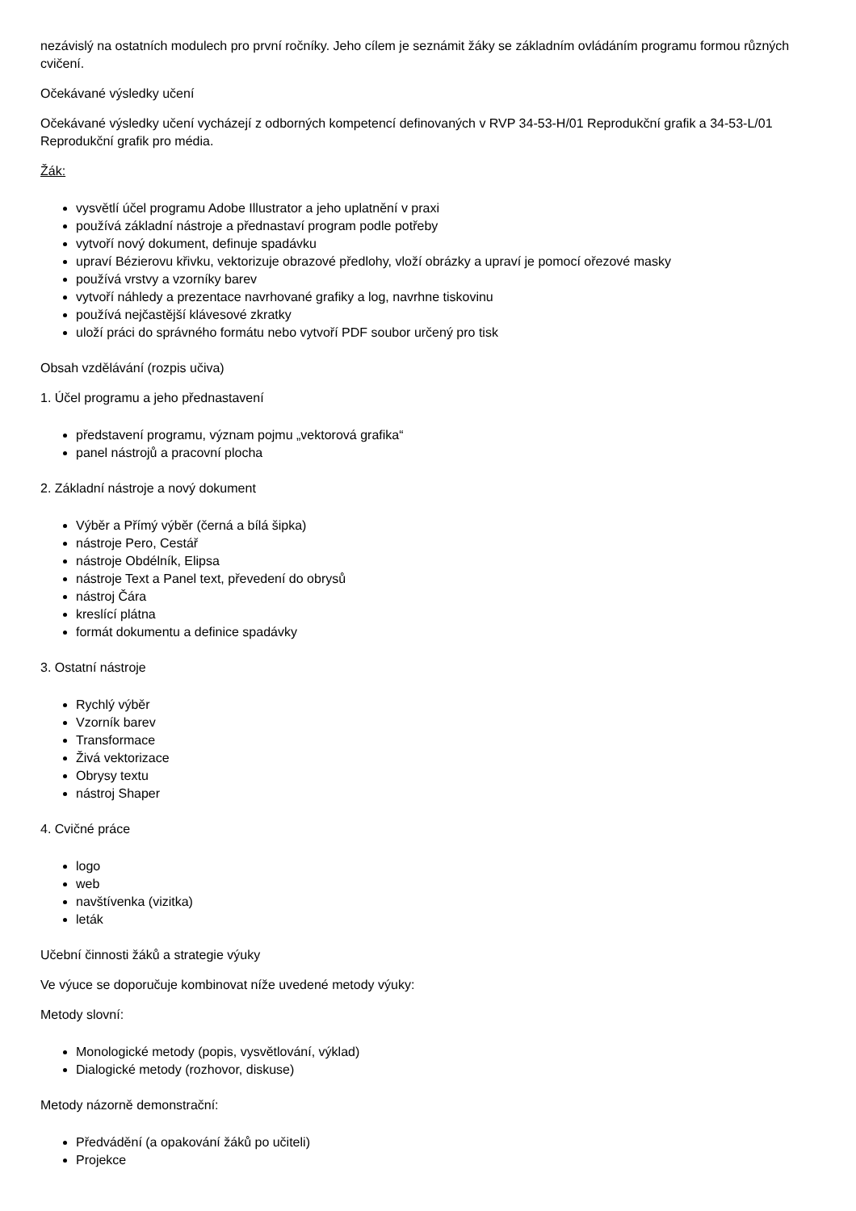nezávislý na ostatních modulech pro první ročníky. Jeho cílem je seznámit žáky se základním ovládáním programu formou různých cvičení.
Očekávané výsledky učení
Očekávané výsledky učení vycházejí z odborných kompetencí definovaných v RVP 34-53-H/01 Reprodukční grafik a 34-53-L/01 Reprodukční grafik pro média.
Žák:
vysvětlí účel programu Adobe Illustrator a jeho uplatnění v praxi
používá základní nástroje a přednastaví program podle potřeby
vytvoří nový dokument, definuje spadávku
upraví Bézierovu křivku, vektorizuje obrazové předlohy, vloží obrázky a upraví je pomocí ořezové masky
používá vrstvy a vzorníky barev
vytvoří náhledy a prezentace navrhované grafiky a log, navrhne tiskovinu
používá nejčastější klávesové zkratky
uloží práci do správného formátu nebo vytvoří PDF soubor určený pro tisk
Obsah vzdělávání (rozpis učiva)
1. Účel programu a jeho přednastavení
představení programu, význam pojmu „vektorová grafika“
panel nástrojů a pracovní plocha
2. Základní nástroje a nový dokument
Výběr a Přímý výběr (černá a bílá šipka)
nástroje Pero, Cestář
nástroje Obdélník, Elipsa
nástroje Text a Panel text, převedení do obrysů
nástroj Čára
kreslící plátna
formát dokumentu a definice spadávky
3. Ostatní nástroje
Rychlý výběr
Vzorník barev
Transformace
Živá vektorizace
Obrysy textu
nástroj Shaper
4. Cvičné práce
logo
web
navštívenka (vizitka)
leták
Učební činnosti žáků a strategie výuky
Ve výuce se doporučuje kombinovat níže uvedené metody výuky:
Metody slovní:
Monologické metody (popis, vysvětlování, výklad)
Dialogické metody (rozhovor, diskuse)
Metody názorně demonstrační:
Předvádění (a opakování žáků po učiteli)
Projekce